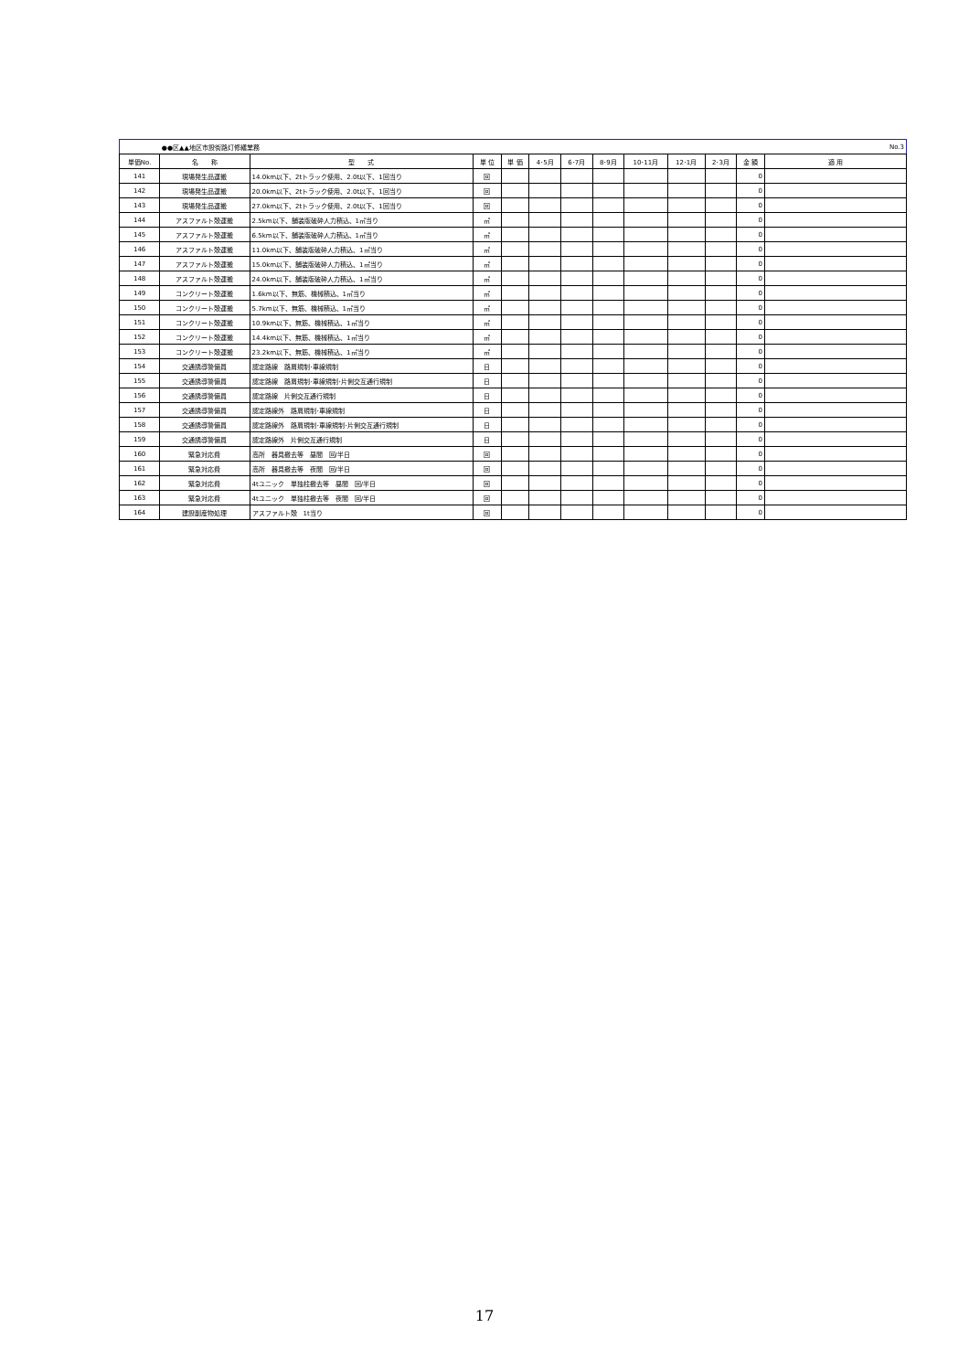| | ●●区▲▲地区市設街路灯修繕業務 | | | | | | | | | | | No.3 |
| 単価No. | 名 称 | 型 式 | 単 位 | 単 価 | 4･5月 | 6･7月 | 8･9月 | 10･11月 | 12･1月 | 2･3月 | 金 額 | 適 用 |
| 141 | 現場発生品運搬 | 14.0km以下、2tトラック使用、2.0t以下、1回当り | 回 | | | | | | | | 0 | |
| 142 | 現場発生品運搬 | 20.0km以下、2tトラック使用、2.0t以下、1回当り | 回 | | | | | | | | 0 | |
| 143 | 現場発生品運搬 | 27.0km以下、2tトラック使用、2.0t以下、1回当り | 回 | | | | | | | | 0 | |
| 144 | アスファルト殻運搬 | 2.5km以下、舗装版破砕人力積込、1㎡当り | ㎡ | | | | | | | | 0 | |
| 145 | アスファルト殻運搬 | 6.5km以下、舗装版破砕人力積込、1㎡当り | ㎡ | | | | | | | | 0 | |
| 146 | アスファルト殻運搬 | 11.0km以下、舗装版破砕人力積込、1㎡当り | ㎡ | | | | | | | | 0 | |
| 147 | アスファルト殻運搬 | 15.0km以下、舗装版破砕人力積込、1㎡当り | ㎡ | | | | | | | | 0 | |
| 148 | アスファルト殻運搬 | 24.0km以下、舗装版破砕人力積込、1㎡当り | ㎡ | | | | | | | | 0 | |
| 149 | コンクリート殻運搬 | 1.6km以下、無筋、機械積込、1㎡当り | ㎡ | | | | | | | | 0 | |
| 150 | コンクリート殻運搬 | 5.7km以下、無筋、機械積込、1㎡当り | ㎡ | | | | | | | | 0 | |
| 151 | コンクリート殻運搬 | 10.9km以下、無筋、機械積込、1㎡当り | ㎡ | | | | | | | | 0 | |
| 152 | コンクリート殻運搬 | 14.4km以下、無筋、機械積込、1㎡当り | ㎡ | | | | | | | | 0 | |
| 153 | コンクリート殻運搬 | 23.2km以下、無筋、機械積込、1㎡当り | ㎡ | | | | | | | | 0 | |
| 154 | 交通誘導警備員 | 認定路線 路肩規制･車線規制 | 日 | | | | | | | | 0 | |
| 155 | 交通誘導警備員 | 認定路線 路肩規制･車線規制･片側交互通行規制 | 日 | | | | | | | | 0 | |
| 156 | 交通誘導警備員 | 認定路線 片側交互通行規制 | 日 | | | | | | | | 0 | |
| 157 | 交通誘導警備員 | 認定路線外 路肩規制･車線規制 | 日 | | | | | | | | 0 | |
| 158 | 交通誘導警備員 | 認定路線外 路肩規制･車線規制･片側交互通行規制 | 日 | | | | | | | | 0 | |
| 159 | 交通誘導警備員 | 認定路線外 片側交互通行規制 | 日 | | | | | | | | 0 | |
| 160 | 緊急対応費 | 高所 器具撤去等 昼間 回/半日 | 回 | | | | | | | | 0 | |
| 161 | 緊急対応費 | 高所 器具撤去等 夜間 回/半日 | 回 | | | | | | | | 0 | |
| 162 | 緊急対応費 | 4tユニック 単独柱撤去等 昼間 回/半日 | 回 | | | | | | | | 0 | |
| 163 | 緊急対応費 | 4tユニック 単独柱撤去等 夜間 回/半日 | 回 | | | | | | | | 0 | |
| 164 | 建設副産物処理 | アスファルト殻 1t当り | 回 | | | | | | | | 0 | |
17